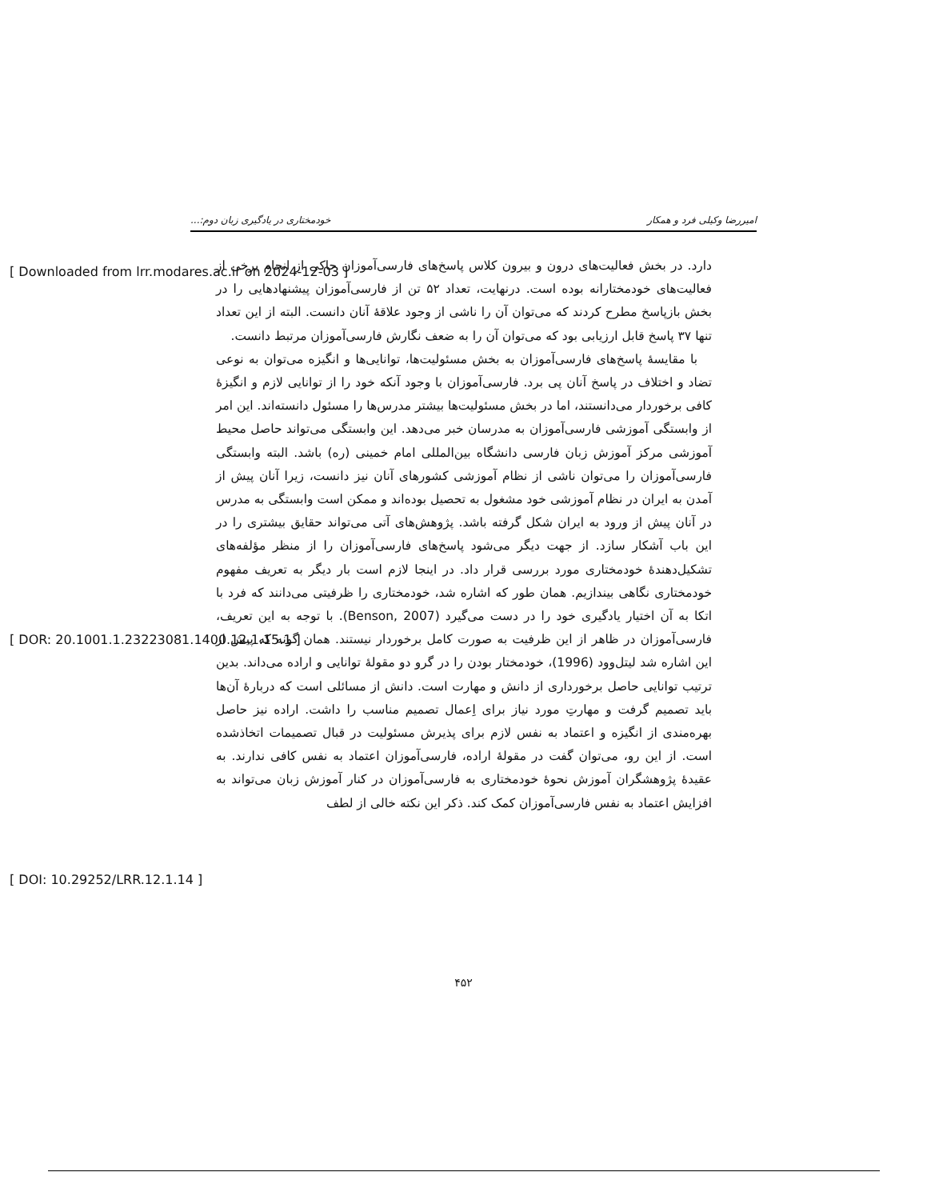[ Downloaded from lrr.modares.ac.ir on 2024-12-03 ]
[ DOR: 20.1001.1.23223081.1400.12.1.15.1 ]
[ DOI: 10.29252/LRR.12.1.14 ]
امیررضا وکیلی فرد و همکار خودمختاری در یادگیری زبان دوم:...
دارد. در بخش فعالیت‌های درون و بیرون کلاس پاسخ‌های فارسی‌آموزان حاکی از انجام برخی از فعالیت‌های خودمختارانه بوده است. درنهایت، تعداد ۵۲ تن از فارسی‌آموزان پیشنهادهایی را در بخش بازپاسخ مطرح کردند که می‌توان آن را ناشی از وجود علاقهٔ آنان دانست. البته از این تعداد تنها ۳۷ پاسخ قابل ارزیابی بود که می‌توان آن را به ضعف نگارش فارسی‌آموزان مرتبط دانست.
با مقایسهٔ پاسخ‌های فارسی‌آموزان به بخش مسئولیت‌ها، توانایی‌ها و انگیزه می‌توان به نوعی تضاد و اختلاف در پاسخ آنان پی برد. فارسی‌آموزان با وجود آنکه خود را از توانایی لازم و انگیزهٔ کافی برخوردار می‌دانستند، اما در بخش مسئولیت‌ها بیشتر مدرس‌ها را مسئول دانسته‌اند. این امر از وابستگی آموزشی فارسی‌آموزان به مدرسان خبر می‌دهد. این وابستگی می‌تواند حاصل محیط آموزشی مرکز آموزش زبان فارسی دانشگاه بین‌المللی امام خمینی (ره) باشد. البته وابستگی فارسی‌آموزان را می‌توان ناشی از نظام آموزشی کشورهای آنان نیز دانست، زیرا آنان پیش از آمدن به ایران در نظام آموزشی خود مشغول به تحصیل بوده‌اند و ممکن است وابستگی به مدرس در آنان پیش از ورود به ایران شکل گرفته باشد. پژوهش‌های آتی می‌تواند حقایق بیشتری را در این باب آشکار سازد. از جهت دیگر می‌شود پاسخ‌های فارسی‌آموزان را از منظر مؤلفه‌های تشکیل‌دهندهٔ خودمختاری مورد بررسی قرار داد. در اینجا لازم است بار دیگر به تعریف مفهوم خودمختاری نگاهی بیندازیم. همان طور که اشاره شد، خودمختاری را ظرفیتی می‌دانند که فرد با اتکا به آن اختیار یادگیری خود را در دست می‌گیرد (Benson, 2007). با توجه به این تعریف، فارسی‌آموزان در ظاهر از این ظرفیت به صورت کامل برخوردار نیستند. همان گونه که پیش از این اشاره شد لیتل‌وود (1996)، خودمختار بودن را در گرو دو مقولهٔ توانایی و اراده می‌داند. بدین ترتیب توانایی حاصل برخورداری از دانش و مهارت است. دانش از مسائلی است که دربارهٔ آن‌ها باید تصمیم گرفت و مهارتِ مورد نیاز برای اِعمال تصمیم مناسب را داشت. اراده نیز حاصل بهره‌مندی از انگیزه و اعتماد به نفس لازم برای پذیرش مسئولیت در قبال تصمیمات اتخاذشده است. از این رو، می‌توان گفت در مقولهٔ اراده، فارسی‌آموزان اعتماد به نفس کافی ندارند. به عقیدهٔ پژوهشگران آموزش نحوهٔ خودمختاری به فارسی‌آموزان در کنار آموزش زبان می‌تواند به افزایش اعتماد به نفس فارسی‌آموزان کمک کند. ذکر این نکته خالی از لطف
۴۵۲